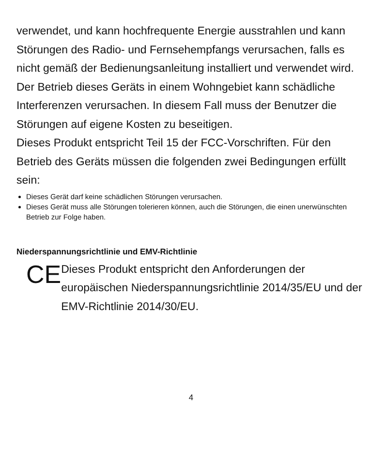verwendet, und kann hochfrequente Energie ausstrahlen und kann Störungen des Radio- und Fernsehempfangs verursachen, falls es nicht gemäß der Bedienungsanleitung installiert und verwendet wird. Der Betrieb dieses Geräts in einem Wohngebiet kann schädliche Interferenzen verursachen. In diesem Fall muss der Benutzer die Störungen auf eigene Kosten zu beseitigen.
Dieses Produkt entspricht Teil 15 der FCC-Vorschriften. Für den Betrieb des Geräts müssen die folgenden zwei Bedingungen erfüllt sein:
Dieses Gerät darf keine schädlichen Störungen verursachen.
Dieses Gerät muss alle Störungen tolerieren können, auch die Störungen, die einen unerwünschten Betrieb zur Folge haben.
Niederspannungsrichtlinie und EMV-Richtlinie
CE
Dieses Produkt entspricht den Anforderungen der europäischen Niederspannungsrichtlinie 2014/35/EU und der EMV-Richtlinie 2014/30/EU.
4